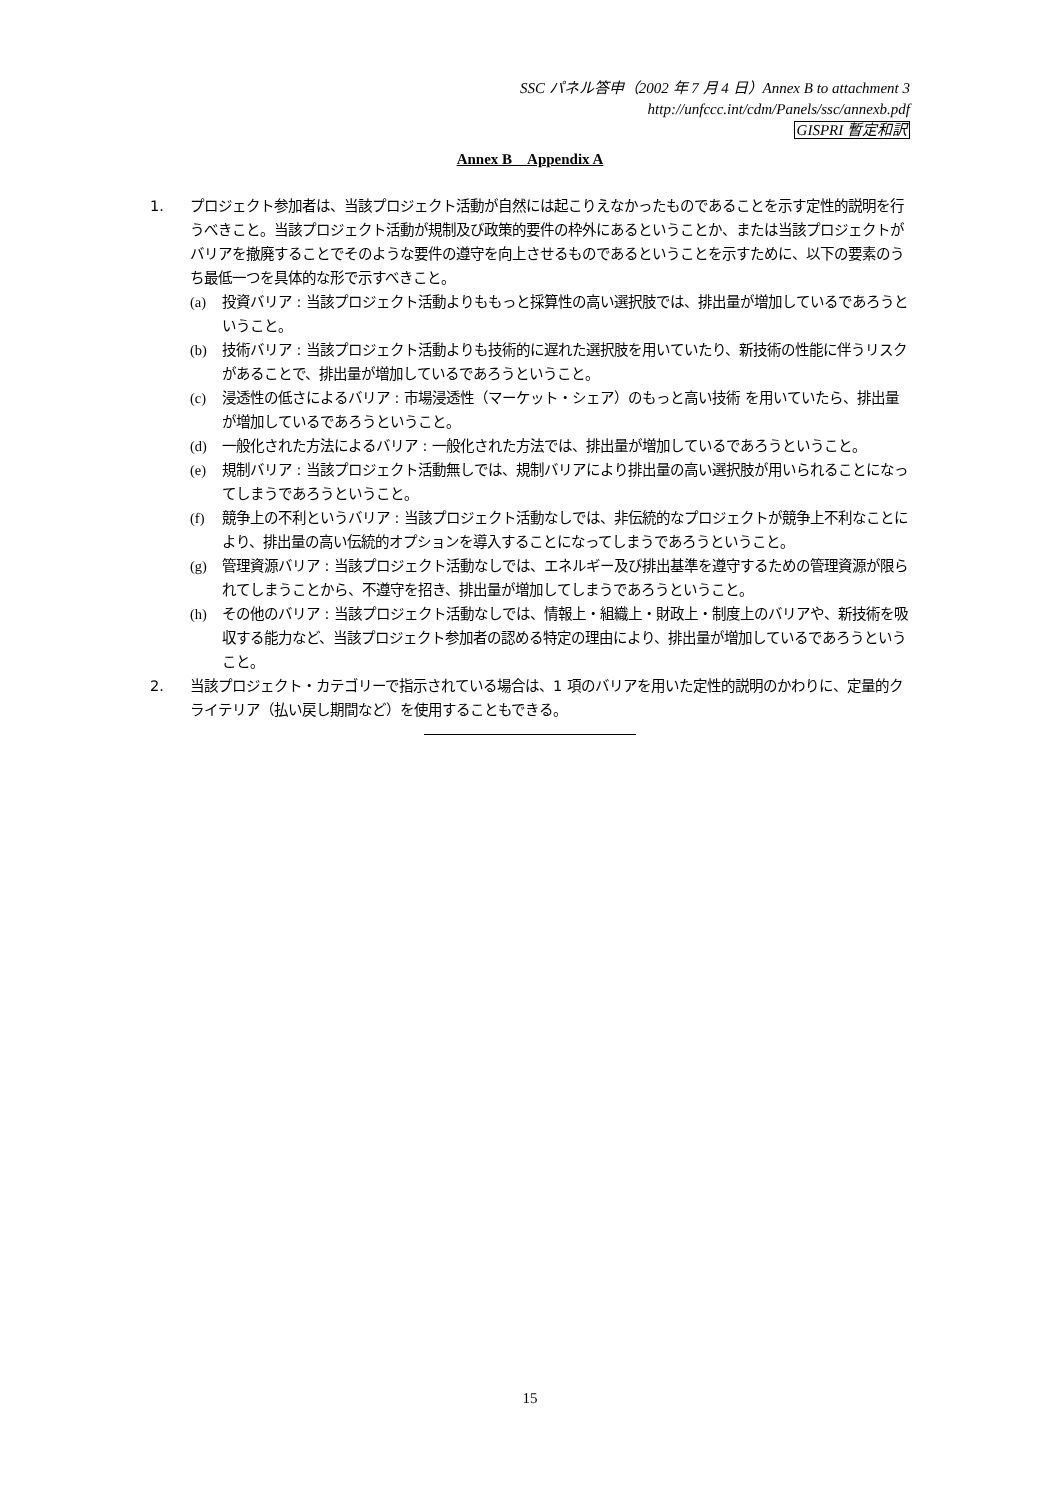SSC パネル答申（2002 年 7 月 4 日）Annex B to attachment 3
http://unfccc.int/cdm/Panels/ssc/annexb.pdf
GISPRI 暫定和訳
Annex B　Appendix A
1. プロジェクト参加者は、当該プロジェクト活動が自然には起こりえなかったものであることを示す定性的説明を行うべきこと。当該プロジェクト活動が規制及び政策的要件の枠外にあるということか、または当該プロジェクトがバリアを撤廃することでそのような要件の遵守を向上させるものであるということを示すために、以下の要素のうち最低一つを具体的な形で示すべきこと。
(a) 投資バリア : 当該プロジェクト活動よりももっと採算性の高い選択肢では、排出量が増加しているであろうということ。
(b) 技術バリア : 当該プロジェクト活動よりも技術的に遅れた選択肢を用いていたり、新技術の性能に伴うリスクがあることで、排出量が増加しているであろうということ。
(c) 浸透性の低さによるバリア : 市場浸透性（マーケット・シェア）のもっと高い技術 を用いていたら、排出量が増加しているであろうということ。
(d) 一般化された方法によるバリア : 一般化された方法では、排出量が増加しているであろうということ。
(e) 規制バリア : 当該プロジェクト活動無しでは、規制バリアにより排出量の高い選択肢が用いられることになってしまうであろうということ。
(f) 競争上の不利というバリア : 当該プロジェクト活動なしでは、非伝統的なプロジェクトが競争上不利なことにより、排出量の高い伝統的オプションを導入することになってしまうであろうということ。
(g) 管理資源バリア : 当該プロジェクト活動なしでは、エネルギー及び排出基準を遵守するための管理資源が限られてしまうことから、不遵守を招き、排出量が増加してしまうであろうということ。
(h) その他のバリア : 当該プロジェクト活動なしでは、情報上・組織上・財政上・制度上のバリアや、新技術を吸収する能力など、当該プロジェクト参加者の認める特定の理由により、排出量が増加しているであろうということ。
2. 当該プロジェクト・カテゴリーで指示されている場合は、1 項のバリアを用いた定性的説明のかわりに、定量的クライテリア（払い戻し期間など）を使用することもできる。
15